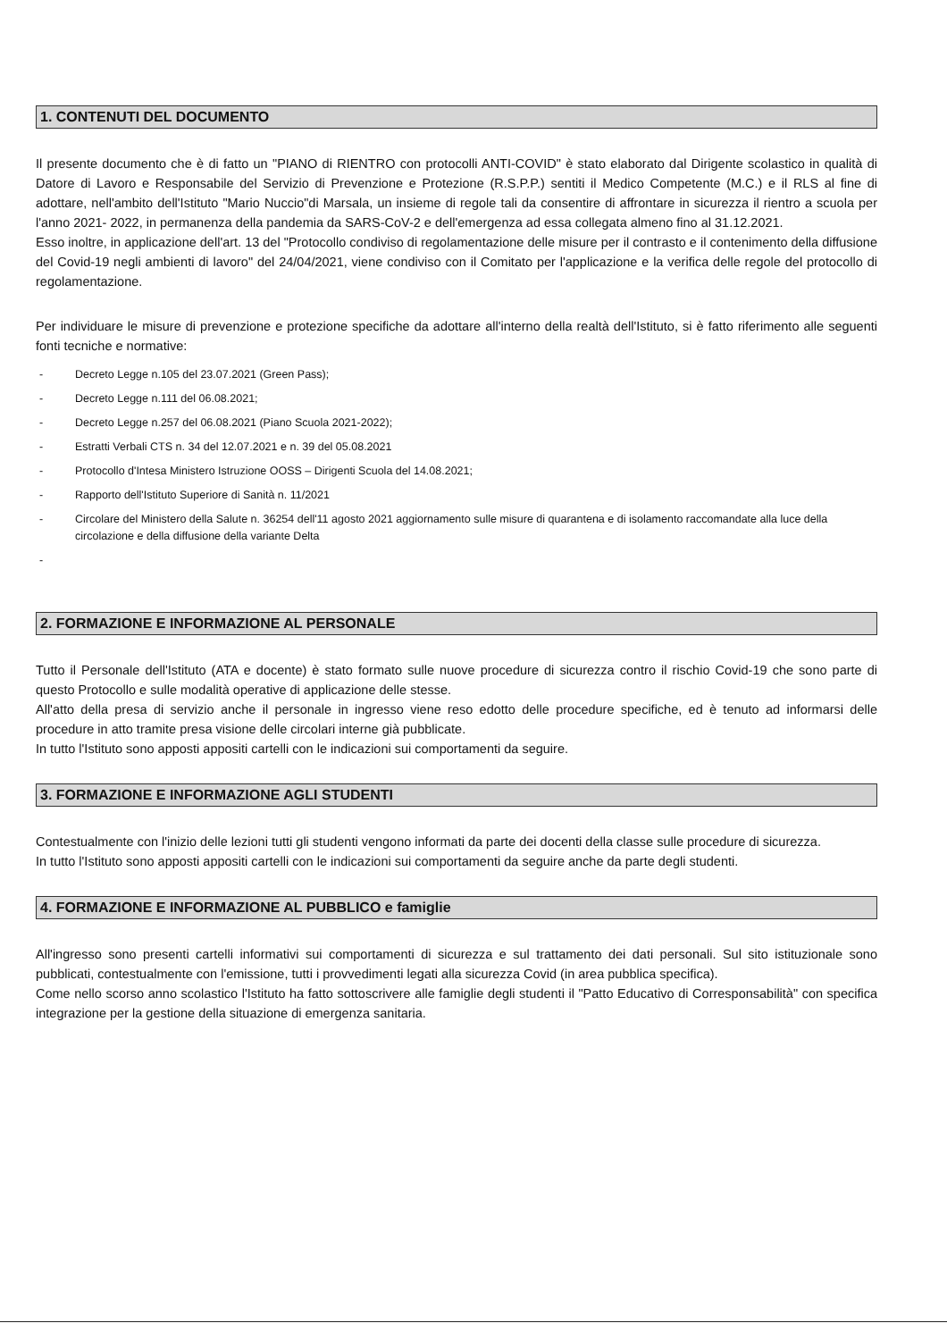1. CONTENUTI DEL DOCUMENTO
Il presente documento che è di fatto un "PIANO di RIENTRO con protocolli ANTI-COVID" è stato elaborato dal Dirigente scolastico in qualità di Datore di Lavoro e Responsabile del Servizio di Prevenzione e Protezione (R.S.P.P.) sentiti il Medico Competente (M.C.) e il RLS al fine di adottare, nell'ambito dell'Istituto "Mario Nuccio"di Marsala, un insieme di regole tali da consentire di affrontare in sicurezza il rientro a scuola per l'anno 2021- 2022, in permanenza della pandemia da SARS-CoV-2 e dell'emergenza ad essa collegata almeno fino al 31.12.2021.
Esso inoltre, in applicazione dell'art. 13 del "Protocollo condiviso di regolamentazione delle misure per il contrasto e il contenimento della diffusione del Covid-19 negli ambienti di lavoro" del 24/04/2021, viene condiviso con il Comitato per l'applicazione e la verifica delle regole del protocollo di regolamentazione.
Per individuare le misure di prevenzione e protezione specifiche da adottare all'interno della realtà dell'Istituto, si è fatto riferimento alle seguenti fonti tecniche e normative:
- Decreto Legge n.105 del 23.07.2021 (Green Pass);
- Decreto Legge n.111 del 06.08.2021;
- Decreto Legge n.257 del 06.08.2021 (Piano Scuola 2021-2022);
- Estratti Verbali CTS n. 34 del 12.07.2021 e n. 39 del 05.08.2021
- Protocollo d'Intesa Ministero Istruzione OOSS – Dirigenti Scuola del 14.08.2021;
- Rapporto dell'Istituto Superiore di Sanità n. 11/2021
- Circolare del Ministero della Salute n. 36254 dell'11 agosto 2021 aggiornamento sulle misure di quarantena e di isolamento raccomandate alla luce della circolazione e della diffusione della variante Delta
-
2. FORMAZIONE E INFORMAZIONE AL PERSONALE
Tutto il Personale dell'Istituto (ATA e docente) è stato formato sulle nuove procedure di sicurezza contro il rischio Covid-19 che sono parte di questo Protocollo e sulle modalità operative di applicazione delle stesse.
All'atto della presa di servizio anche il personale in ingresso viene reso edotto delle procedure specifiche, ed è tenuto ad informarsi delle procedure in atto tramite presa visione delle circolari interne già pubblicate.
In tutto l'Istituto sono apposti appositi cartelli con le indicazioni sui comportamenti da seguire.
3. FORMAZIONE E INFORMAZIONE AGLI STUDENTI
Contestualmente con l'inizio delle lezioni tutti gli studenti vengono informati da parte dei docenti della classe sulle procedure di sicurezza.
In tutto l'Istituto sono apposti appositi cartelli con le indicazioni sui comportamenti da seguire anche da parte degli studenti.
4. FORMAZIONE E INFORMAZIONE AL PUBBLICO e famiglie
All'ingresso sono presenti cartelli informativi sui comportamenti di sicurezza e sul trattamento dei dati personali. Sul sito istituzionale sono pubblicati, contestualmente con l'emissione, tutti i provvedimenti legati alla sicurezza Covid (in area pubblica specifica).
Come nello scorso anno scolastico l'Istituto ha fatto sottoscrivere alle famiglie degli studenti il "Patto Educativo di Corresponsabilità" con specifica integrazione per la gestione della situazione di emergenza sanitaria.